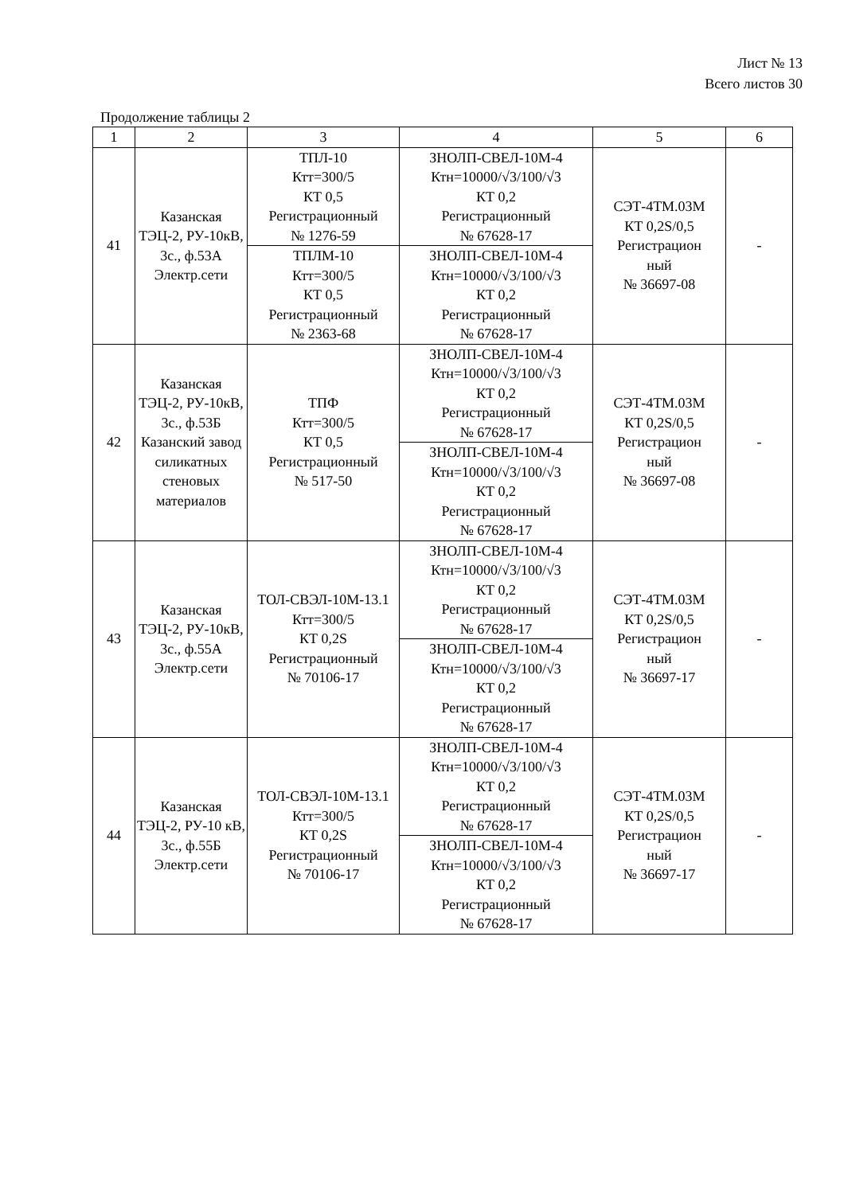Лист № 13
Всего листов 30
Продолжение таблицы 2
| 1 | 2 | 3 | 4 | 5 | 6 |
| 41 | Казанская ТЭЦ-2, РУ-10кВ, 3с., ф.53А Электр.сети | ТПЛ-10 Ктт=300/5 КТ 0,5 Регистрационный № 1276-59 | ЗНОЛП-СВЕЛ-10М-4 Ктн=10000/√3/100/√3 КТ 0,2 Регистрационный № 67628-17 | СЭТ-4ТМ.03М КТ 0,2S/0,5 Регистрацион ный № 36697-08 | - |
| | | ТПЛМ-10 Ктт=300/5 КТ 0,5 Регистрационный № 2363-68 | ЗНОЛП-СВЕЛ-10М-4 Ктн=10000/√3/100/√3 КТ 0,2 Регистрационный № 67628-17 | | |
| 42 | Казанская ТЭЦ-2, РУ-10кВ, 3с., ф.53Б Казанский завод силикатных стеновых материалов | ТПФ Ктт=300/5 КТ 0,5 Регистрационный № 517-50 | ЗНОЛП-СВЕЛ-10М-4 Ктн=10000/√3/100/√3 КТ 0,2 Регистрационный № 67628-17 | СЭТ-4ТМ.03М КТ 0,2S/0,5 Регистрацион ный № 36697-08 | - |
| | | | ЗНОЛП-СВЕЛ-10М-4 Ктн=10000/√3/100/√3 КТ 0,2 Регистрационный № 67628-17 | | |
| 43 | Казанская ТЭЦ-2, РУ-10кВ, 3с., ф.55А Электр.сети | ТОЛ-СВЭЛ-10М-13.1 Ктт=300/5 КТ 0,2S Регистрационный № 70106-17 | ЗНОЛП-СВЕЛ-10М-4 Ктн=10000/√3/100/√3 КТ 0,2 Регистрационный № 67628-17 | СЭТ-4ТМ.03М КТ 0,2S/0,5 Регистрацион ный № 36697-17 | - |
| | | | ЗНОЛП-СВЕЛ-10М-4 Ктн=10000/√3/100/√3 КТ 0,2 Регистрационный № 67628-17 | | |
| 44 | Казанская ТЭЦ-2, РУ-10 кВ, 3с., ф.55Б Электр.сети | ТОЛ-СВЭЛ-10М-13.1 Ктт=300/5 КТ 0,2S Регистрационный № 70106-17 | ЗНОЛП-СВЕЛ-10М-4 Ктн=10000/√3/100/√3 КТ 0,2 Регистрационный № 67628-17 | СЭТ-4ТМ.03М КТ 0,2S/0,5 Регистрацион ный № 36697-17 | - |
| | | | ЗНОЛП-СВЕЛ-10М-4 Ктн=10000/√3/100/√3 КТ 0,2 Регистрационный № 67628-17 | | |